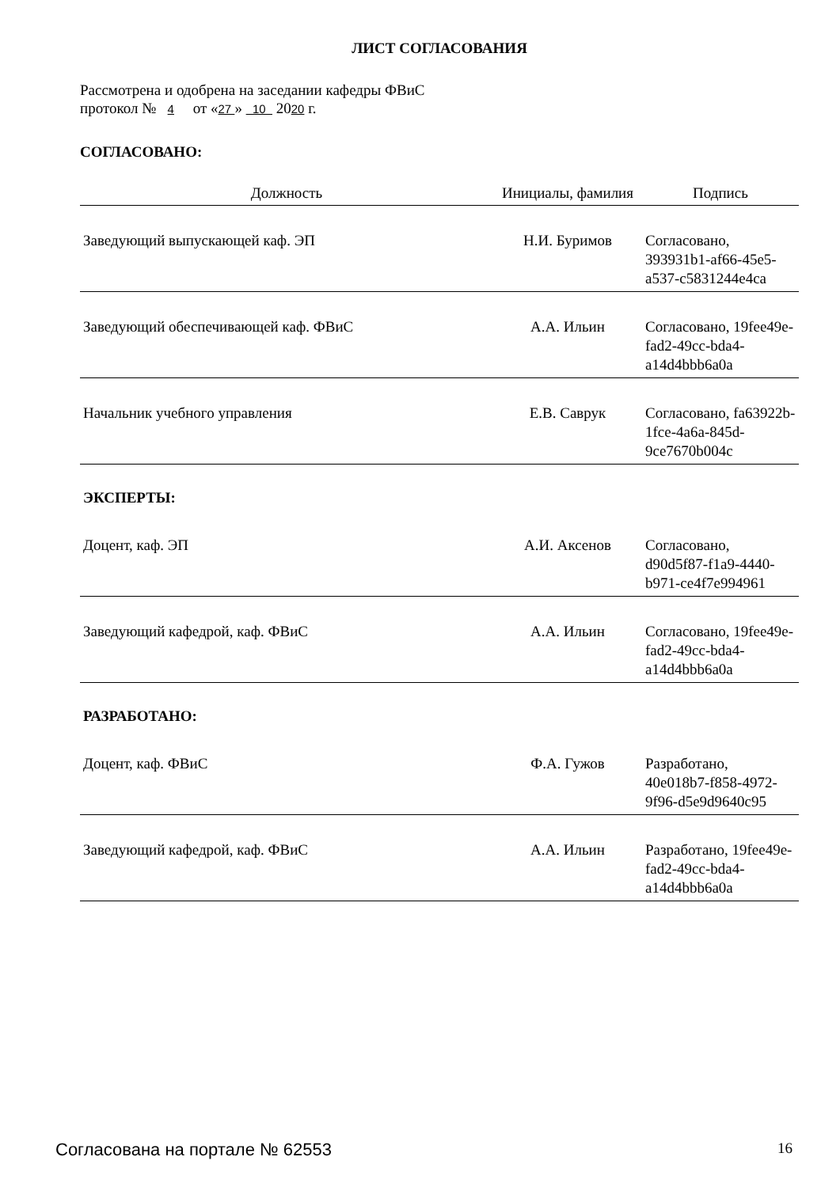ЛИСТ СОГЛАСОВАНИЯ
Рассмотрена и одобрена на заседании кафедры ФВиС
протокол № 4 от «27 » 10 2020 г.
СОГЛАСОВАНО:
| Должность | Инициалы, фамилия | Подпись |
| --- | --- | --- |
| Заведующий выпускающей каф. ЭП | Н.И. Буримов | Согласовано, 393931b1-af66-45e5-a537-c5831244e4ca |
| Заведующий обеспечивающей каф. ФВиС | А.А. Ильин | Согласовано, 19fee49e-fad2-49cc-bda4-a14d4bbb6a0a |
| Начальник учебного управления | Е.В. Саврук | Согласовано, fa63922b-1fce-4a6a-845d-9ce7670b004c |
| ЭКСПЕРТЫ: | | |
| Доцент, каф. ЭП | А.И. Аксенов | Согласовано, d90d5f87-f1a9-4440-b971-ce4f7e994961 |
| Заведующий кафедрой, каф. ФВиС | А.А. Ильин | Согласовано, 19fee49e-fad2-49cc-bda4-a14d4bbb6a0a |
| РАЗРАБОТАНО: | | |
| Доцент, каф. ФВиС | Ф.А. Гужов | Разработано, 40e018b7-f858-4972-9f96-d5e9d9640c95 |
| Заведующий кафедрой, каф. ФВиС | А.А. Ильин | Разработано, 19fee49e-fad2-49cc-bda4-a14d4bbb6a0a |
Согласована на портале № 62553 16